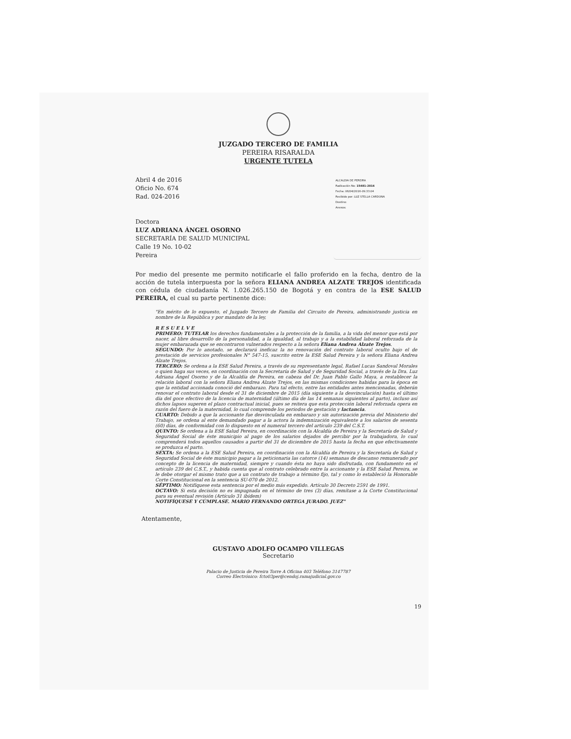JUZGADO TERCERO DE FAMILIA
PEREIRA RISARALDA
URGENTE TUTELA
Abril 4 de 2016
Oficio No. 674
Rad. 024-2016
Doctora
LUZ ADRIANA ÁNGEL OSORNO
SECRETARÍA DE SALUD MUNICIPAL
Calle 19 No. 10-02
Pereira
ALCALDIA DE PEREIRA
Radicación No: 15481-2016
Fecha: 06/04/2016-09:33:04
Recibido por: LUZ STELLA CARDONA
Destino:
Anexos:
Por medio del presente me permito notificarle el fallo proferido en la fecha, dentro de la acción de tutela interpuesta por la señora ELIANA ANDREA ALZATE TREJOS identificada con cédula de ciudadanía N. 1.026.265.150 de Bogotá y en contra de la ESE SALUD PEREIRA, el cual su parte pertinente dice:
"En mérito de lo expuesto, el Juzgado Tercero de Familia del Circuito de Pereira, administrando justicia en nombre de la República y por mandato de la ley,
R E S U E L V E
PRIMERO: TUTELAR los derechos fundamentales a la protección de la familia, a la vida del menor que está por nacer, al libre desarrollo de la personalidad, a la igualdad, al trabajo y a la estabilidad laboral reforzada de la mujer embarazada que se encontraron vulnerados respecto a la señora Eliana Andrea Alzate Trejos.
SEGUNDO: Por lo anotado, se declarará ineficaz la no renovación del contrato laboral oculto bajo el de prestación de servicios profesionales N° 547-15, suscrito entre la ESE Salud Pereira y la señora Eliana Andrea Alzate Trejos.
TERCERO: Se ordena a la ESE Salud Pereira, a través de su representante legal, Rafael Lucas Sandoval Morales o quien haga sus veces, en coordinación con la Secretaría de Salud y de Seguridad Social, a través de la Dra. Luz Adriana Ángel Osorno y de la Alcaldía de Pereira, en cabeza del Dr. Juan Pablo Gallo Maya, a restablecer la relación laboral con la señora Eliana Andrea Alzate Trejos, en las mismas condiciones habidas para la época en que la entidad accionada conoció del embarazo. Para tal efecto, entre las entidades antes mencionadas, deberán renovar el contrato laboral desde el 31 de diciembre de 2015 (día siguiente a la desvinculación) hasta el último día del goce efectivo de la licencia de maternidad (último día de las 14 semanas siguientes al parto), incluso así dichos lapsos superen el plazo contractual inicial, pues se reitera que esta protección laboral reforzada opera en razón del fuero de la maternidad, lo cual comprende los periodos de gestación y lactancia.
CUARTO: Debido a que la accionante fue desvinculada en embarazo y sin autorización previa del Ministerio del Trabajo, se ordena al ente demandado pagar a la actora la indemnización equivalente a los salarios de sesenta (60) días, de conformidad con lo dispuesto en el numeral tercero del artículo 239 del C.S.T.
QUINTO: Se ordena a la ESE Salud Pereira, en coordinación con la Alcaldía de Pereira y la Secretaría de Salud y Seguridad Social de éste municipio al pago de los salarios dejados de percibir por la trabajadora, lo cual comprenderá todos aquellos causados a partir del 31 de diciembre de 2015 hasta la fecha en que efectivamente se produzca el parto.
SEXTA: Se ordena a la ESE Salud Pereira, en coordinación con la Alcaldía de Pereira y la Secretaría de Salud y Seguridad Social de éste municipio pagar a la peticionaria las catorce (14) semanas de descanso remunerado por concepto de la licencia de maternidad, siempre y cuando ésta no haya sido disfrutada, con fundamento en el artículo 239 del C.S.T., y habida cuenta que al contrato celebrado entre la accionante y la ESE Salud Pereira, se le debe otorgar el mismo trato que a un contrato de trabajo a término fijo, tal y como lo estableció la Honorable Corte Constitucional en la sentencia SU-070 de 2012.
SÉPTIMO: Notifíquese esta sentencia por el medio más expedido. Artículo 30 Decreto 2591 de 1991.
OCTAVO: Si esta decisión no es impugnada en el término de tres (3) días, remítase a la Corte Constitucional para su eventual revisión (Artículo 31 ibídem)
NOTIFÍQUESE Y CÚMPLASE. MARIO FERNANDO ORTEGA JURADO. JUEZ"
Atentamente,
GUSTAVO ADOLFO OCAMPO VILLEGAS
Secretario
Palacio de Justicia de Pereira Torre A Oficina 403 Teléfono 3147787
Correo Electrónico: fcto03per@cendoj.ramajudicial.gov.co
19